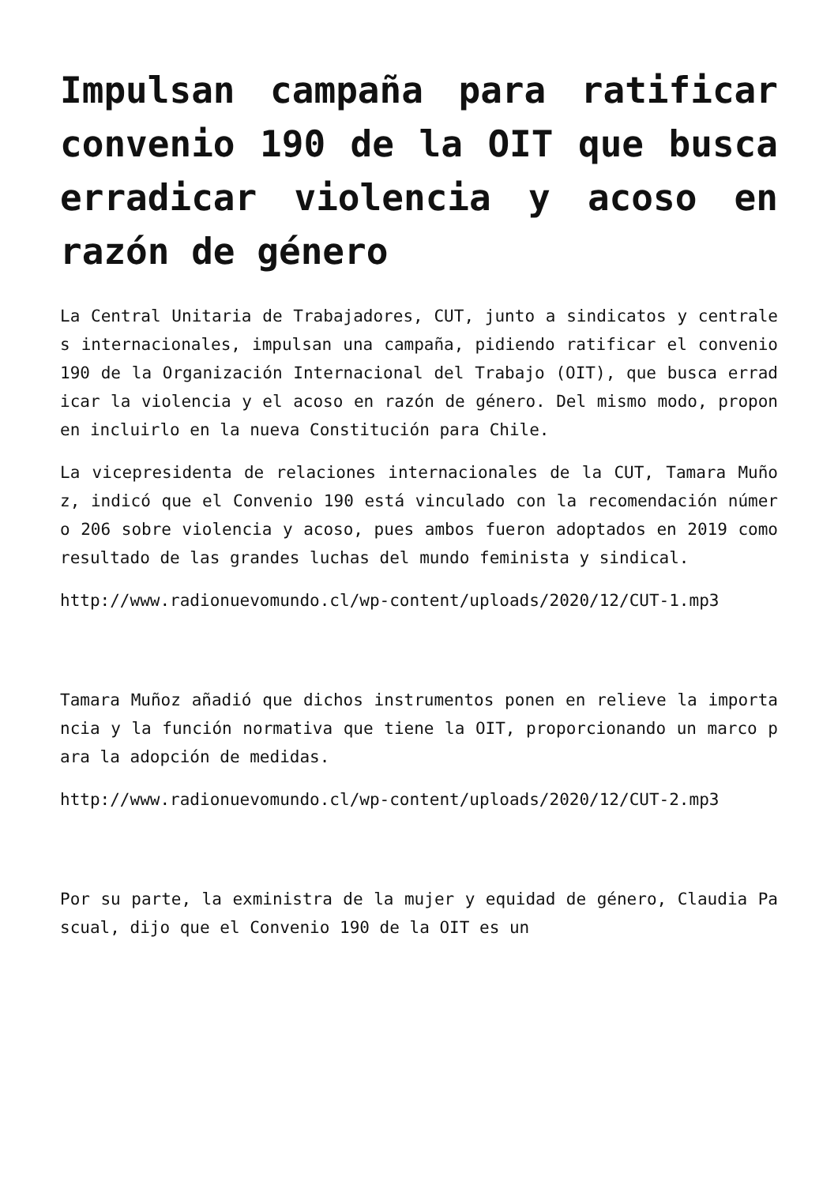Impulsan campaña para ratificar convenio 190 de la OIT que busca erradicar violencia y acoso en razón de género
La Central Unitaria de Trabajadores, CUT, junto a sindicatos y centrales internacionales, impulsan una campaña, pidiendo ratificar el convenio 190 de la Organización Internacional del Trabajo (OIT), que busca erradicar la violencia y el acoso en razón de género. Del mismo modo, proponen incluirlo en la nueva Constitución para Chile.
La vicepresidenta de relaciones internacionales de la CUT, Tamara Muñoz, indicó que el Convenio 190 está vinculado con la recomendación número 206 sobre violencia y acoso, pues ambos fueron adoptados en 2019 como resultado de las grandes luchas del mundo feminista y sindical.
http://www.radionuevomundo.cl/wp-content/uploads/2020/12/CUT-1.mp3
Tamara Muñoz añadió que dichos instrumentos ponen en relieve la importancia y la función normativa que tiene la OIT, proporcionando un marco para la adopción de medidas.
http://www.radionuevomundo.cl/wp-content/uploads/2020/12/CUT-2.mp3
Por su parte, la exministra de la mujer y equidad de género, Claudia Pascual, dijo que el Convenio 190 de la OIT es un